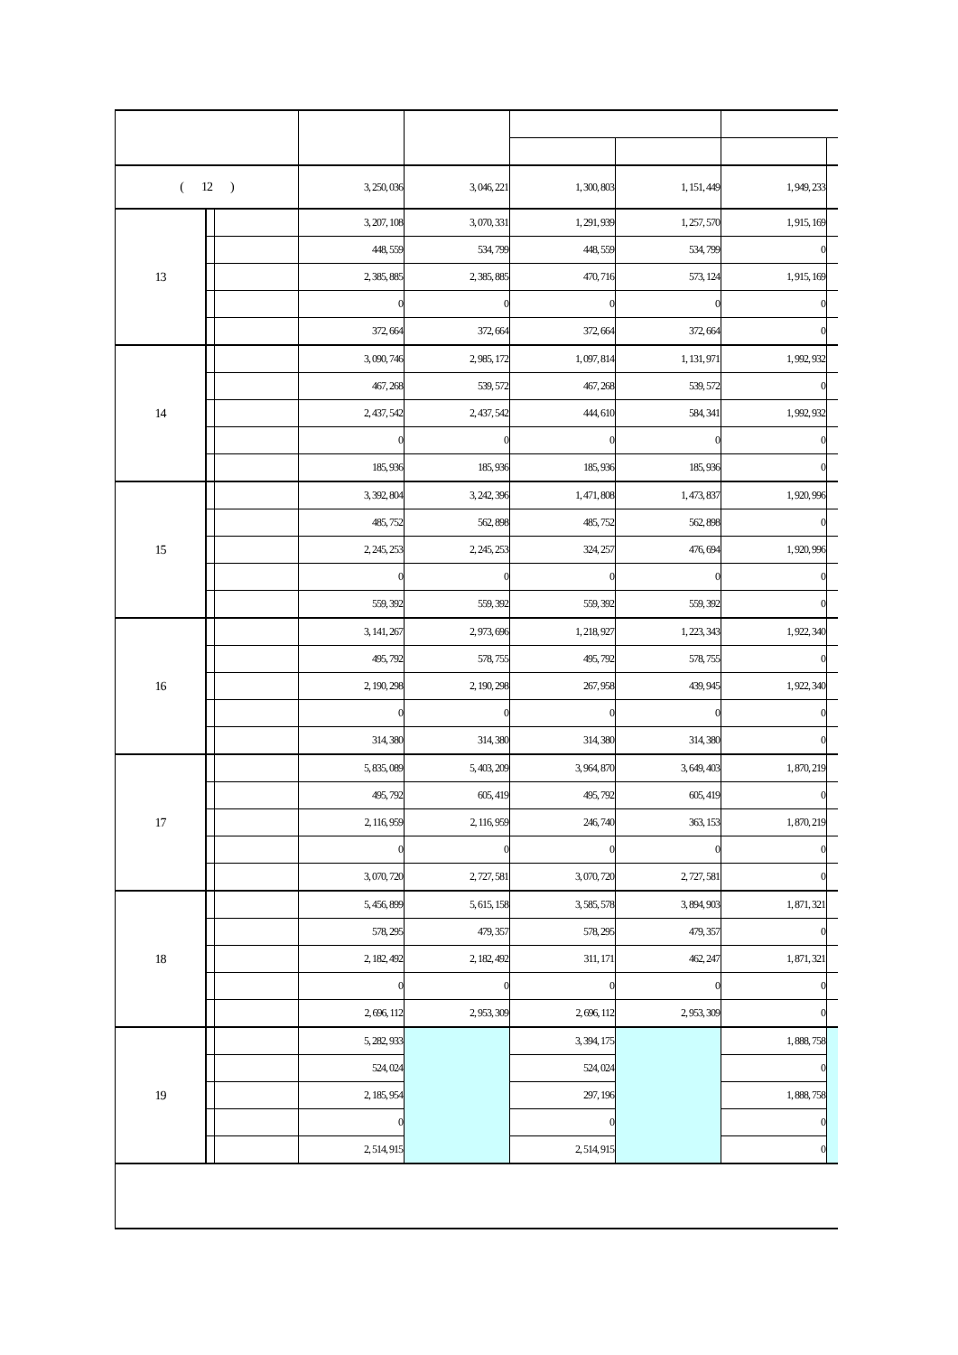| ( 12 ) | | | 3, 250, 036 | 3, 046, 221 | 1, 300, 803 | 1, 151, 449 | 1, 949, 233 | |
| 13 | | | 3, 207, 108 | 3, 070, 331 | 1, 291, 939 | 1, 257, 570 | 1, 915, 169 | |
| | | | 448, 559 | 534, 799 | 448, 559 | 534, 799 | 0 | |
| | | | 2, 385, 885 | 2, 385, 885 | 470, 716 | 573, 124 | 1, 915, 169 | |
| | | | 0 | 0 | 0 | 0 | 0 | |
| | | | 372, 664 | 372, 664 | 372, 664 | 372, 664 | 0 | |
| 14 | | | 3, 090, 746 | 2, 985, 172 | 1, 097, 814 | 1, 131, 971 | 1, 992, 932 | |
| | | | 467, 268 | 539, 572 | 467, 268 | 539, 572 | 0 | |
| | | | 2, 437, 542 | 2, 437, 542 | 444, 610 | 584, 341 | 1, 992, 932 | |
| | | | 0 | 0 | 0 | 0 | 0 | |
| | | | 185, 936 | 185, 936 | 185, 936 | 185, 936 | 0 | |
| 15 | | | 3, 392, 804 | 3, 242, 396 | 1, 471, 808 | 1, 473, 837 | 1, 920, 996 | |
| | | | 485, 752 | 562, 898 | 485, 752 | 562, 898 | 0 | |
| | | | 2, 245, 253 | 2, 245, 253 | 324, 257 | 476, 694 | 1, 920, 996 | |
| | | | 0 | 0 | 0 | 0 | 0 | |
| | | | 559, 392 | 559, 392 | 559, 392 | 559, 392 | 0 | |
| 16 | | | 3, 141, 267 | 2, 973, 696 | 1, 218, 927 | 1, 223, 343 | 1, 922, 340 | |
| | | | 495, 792 | 578, 755 | 495, 792 | 578, 755 | 0 | |
| | | | 2, 190, 298 | 2, 190, 298 | 267, 958 | 439, 945 | 1, 922, 340 | |
| | | | 0 | 0 | 0 | 0 | 0 | |
| | | | 314, 380 | 314, 380 | 314, 380 | 314, 380 | 0 | |
| 17 | | | 5, 835, 089 | 5, 403, 209 | 3, 964, 870 | 3, 649, 403 | 1, 870, 219 | |
| | | | 495, 792 | 605, 419 | 495, 792 | 605, 419 | 0 | |
| | | | 2, 116, 959 | 2, 116, 959 | 246, 740 | 363, 153 | 1, 870, 219 | |
| | | | 0 | 0 | 0 | 0 | 0 | |
| | | | 3, 070, 720 | 2, 727, 581 | 3, 070, 720 | 2, 727, 581 | 0 | |
| 18 | | | 5, 456, 899 | 5, 615, 158 | 3, 585, 578 | 3, 894, 903 | 1, 871, 321 | |
| | | | 578, 295 | 479, 357 | 578, 295 | 479, 357 | 0 | |
| | | | 2, 182, 492 | 2, 182, 492 | 311, 171 | 462, 247 | 1, 871, 321 | |
| | | | 0 | 0 | 0 | 0 | 0 | |
| | | | 2, 696, 112 | 2, 953, 309 | 2, 696, 112 | 2, 953, 309 | 0 | |
| 19 | | | 5, 282, 933 | | 3, 394, 175 | | 1, 888, 758 | |
| | | | 524, 024 | | 524, 024 | | 0 | |
| | | | 2, 185, 954 | | 297, 196 | | 1, 888, 758 | |
| | | | 0 | | 0 | | 0 | |
| | | | 2, 514, 915 | | 2, 514, 915 | | 0 | |